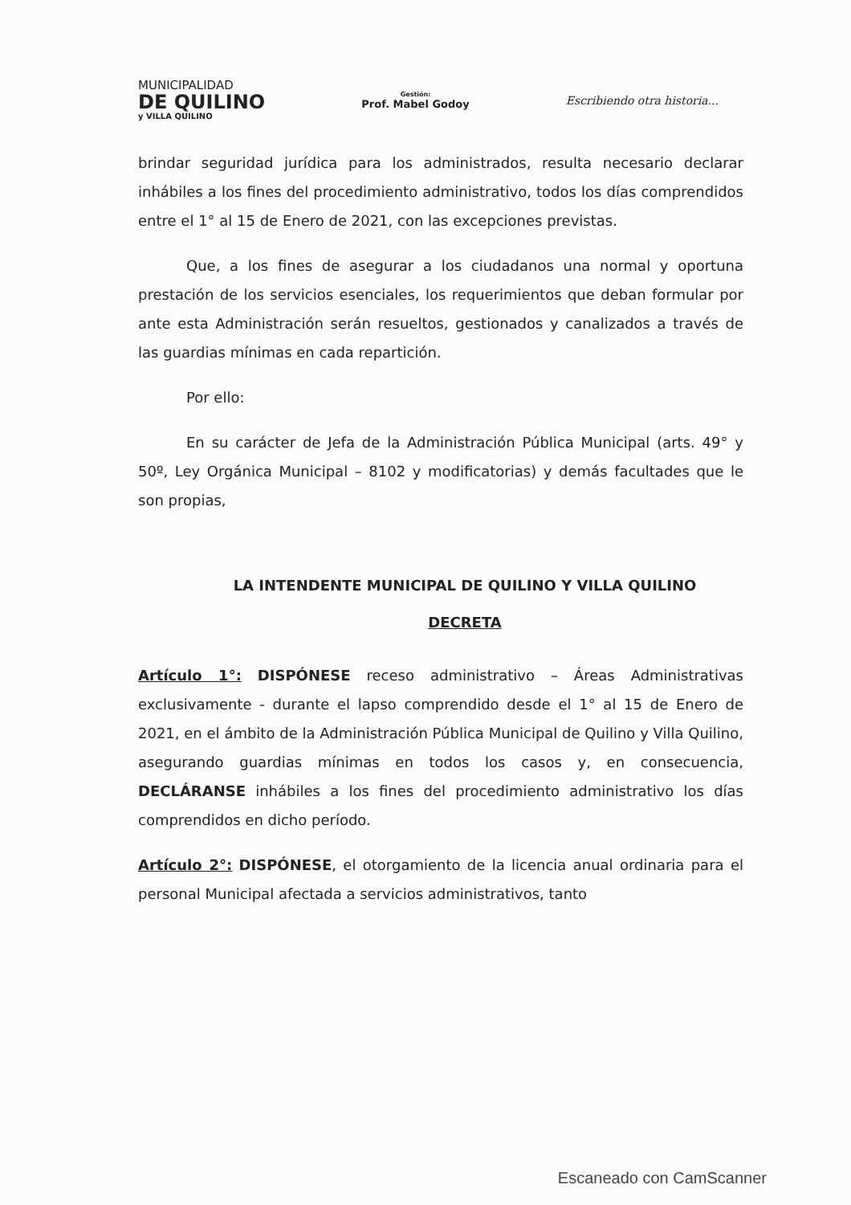MUNICIPALIDAD
DE QUILINO
y VILLA QUILINO
Gestión:
Prof. Mabel Godoy
Escribiendo otra historia...
brindar seguridad jurídica para los administrados, resulta necesario declarar inhábiles a los fines del procedimiento administrativo, todos los días comprendidos entre el 1° al 15 de Enero de 2021, con las excepciones previstas.
Que, a los fines de asegurar a los ciudadanos una normal y oportuna prestación de los servicios esenciales, los requerimientos que deban formular por ante esta Administración serán resueltos, gestionados y canalizados a través de las guardias mínimas en cada repartición.
Por ello:
En su carácter de Jefa de la Administración Pública Municipal (arts. 49° y 50º, Ley Orgánica Municipal – 8102 y modificatorias) y demás facultades que le son propias,
LA INTENDENTE MUNICIPAL DE QUILINO Y VILLA QUILINO
DECRETA
Artículo 1°: DISPÓNESE receso administrativo – Áreas Administrativas exclusivamente - durante el lapso comprendido desde el 1° al 15 de Enero de 2021, en el ámbito de la Administración Pública Municipal de Quilino y Villa Quilino, asegurando guardias mínimas en todos los casos y, en consecuencia, DECLÁRANSE inhábiles a los fines del procedimiento administrativo los días comprendidos en dicho período.
Artículo 2°: DISPÓNESE, el otorgamiento de la licencia anual ordinaria para el personal Municipal afectada a servicios administrativos, tanto
Escaneado con CamScanner